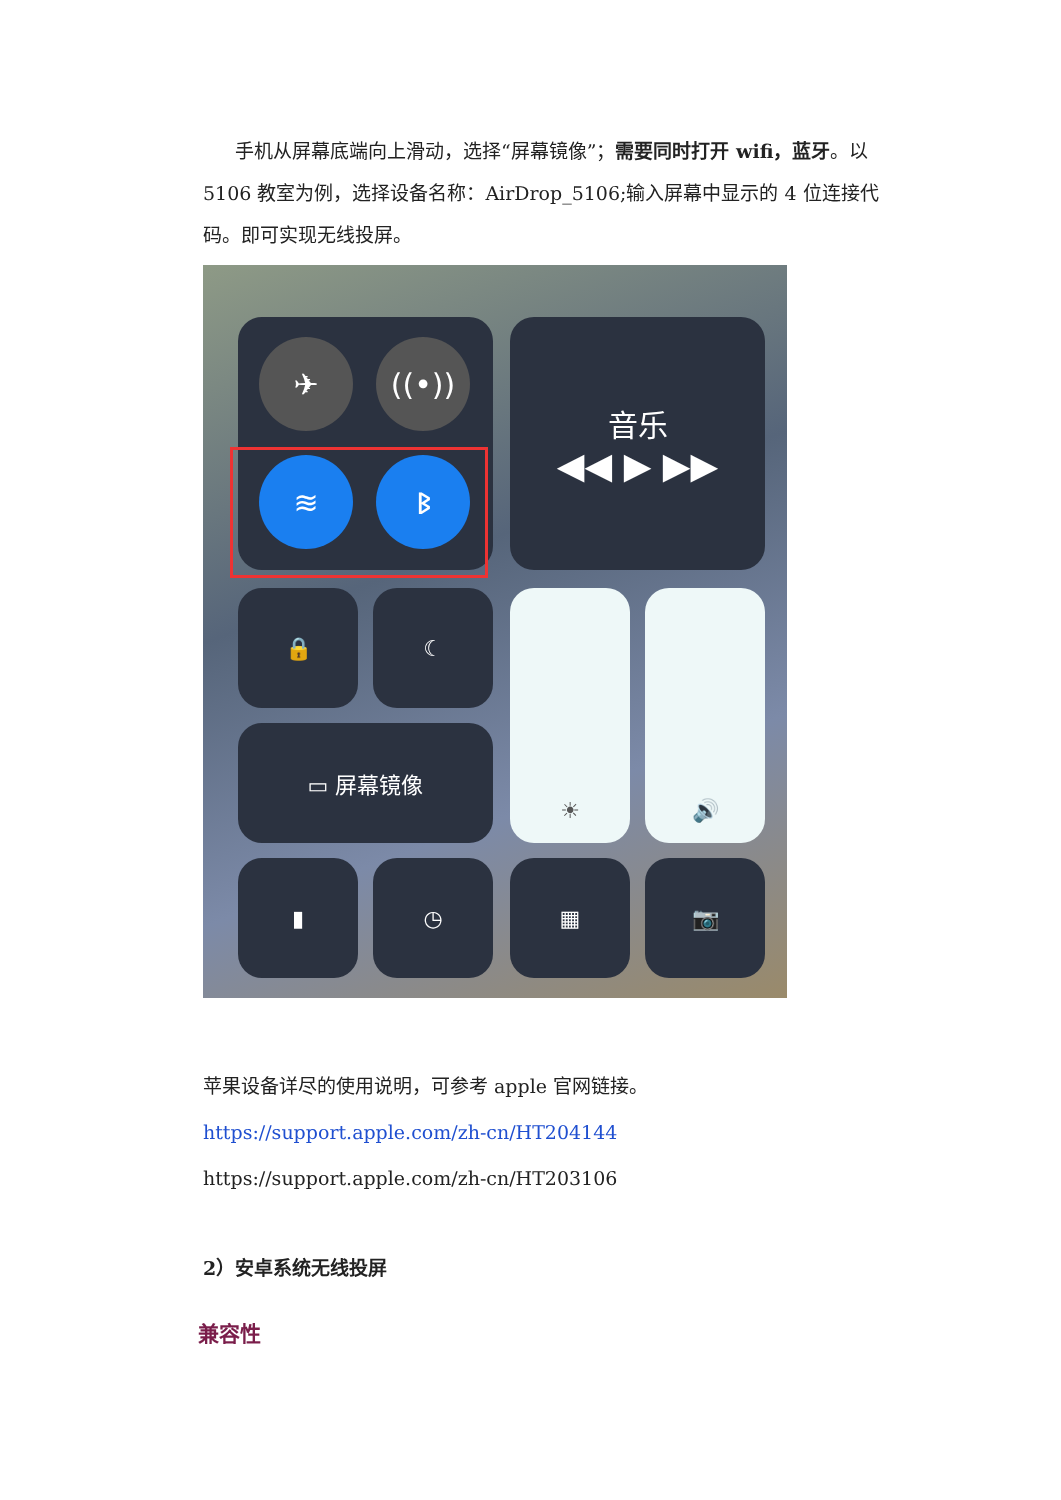手机从屏幕底端向上滑动，选择“屏幕镜像”；需要同时打开 wifi，蓝牙。以 5106 教室为例，选择设备名称：AirDrop_5106;输入屏幕中显示的 4 位连接代码。即可实现无线投屏。
✈ ((•))
≋ ᛒ
音乐
◀◀ ▶ ▶▶
🔒 ☾
▭ 屏幕镜像
☀ 🔊
▮ ◷ ▦ 📷
苹果设备详尽的使用说明，可参考 apple 官网链接。
https://support.apple.com/zh-cn/HT204144
https://support.apple.com/zh-cn/HT203106
2）安卓系统无线投屏
兼容性